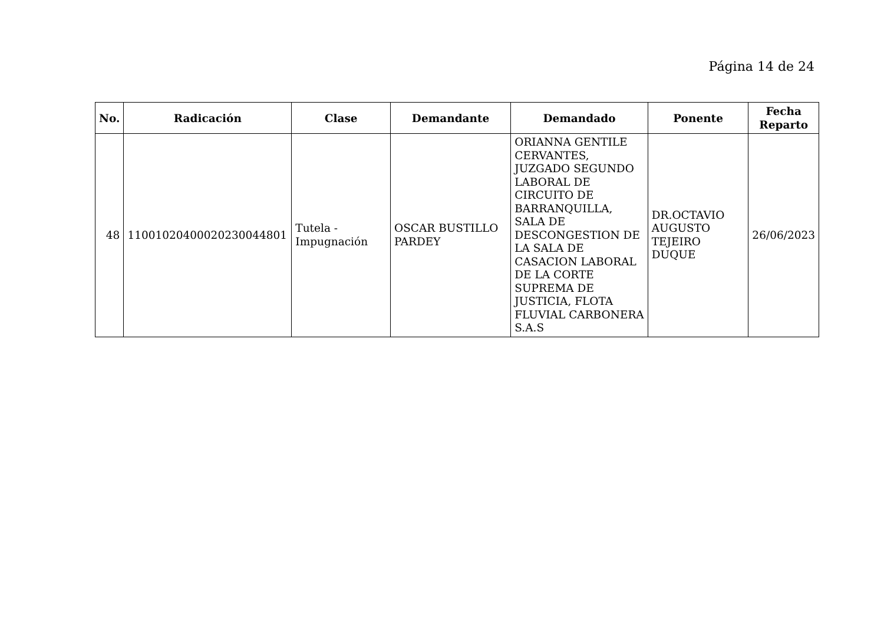Página 14 de 24
| No. | Radicación | Clase | Demandante | Demandado | Ponente | Fecha Reparto |
| --- | --- | --- | --- | --- | --- | --- |
| 48 | 11001020400020230044801 | Tutela - Impugnación | OSCAR BUSTILLO PARDEY | ORIANNA GENTILE CERVANTES, JUZGADO SEGUNDO LABORAL DE CIRCUITO DE BARRANQUILLA, SALA DE DESCONGESTION DE LA SALA DE CASACION LABORAL DE LA CORTE SUPREMA DE JUSTICIA, FLOTA FLUVIAL CARBONERA S.A.S | DR.OCTAVIO AUGUSTO TEJEIRO DUQUE | 26/06/2023 |